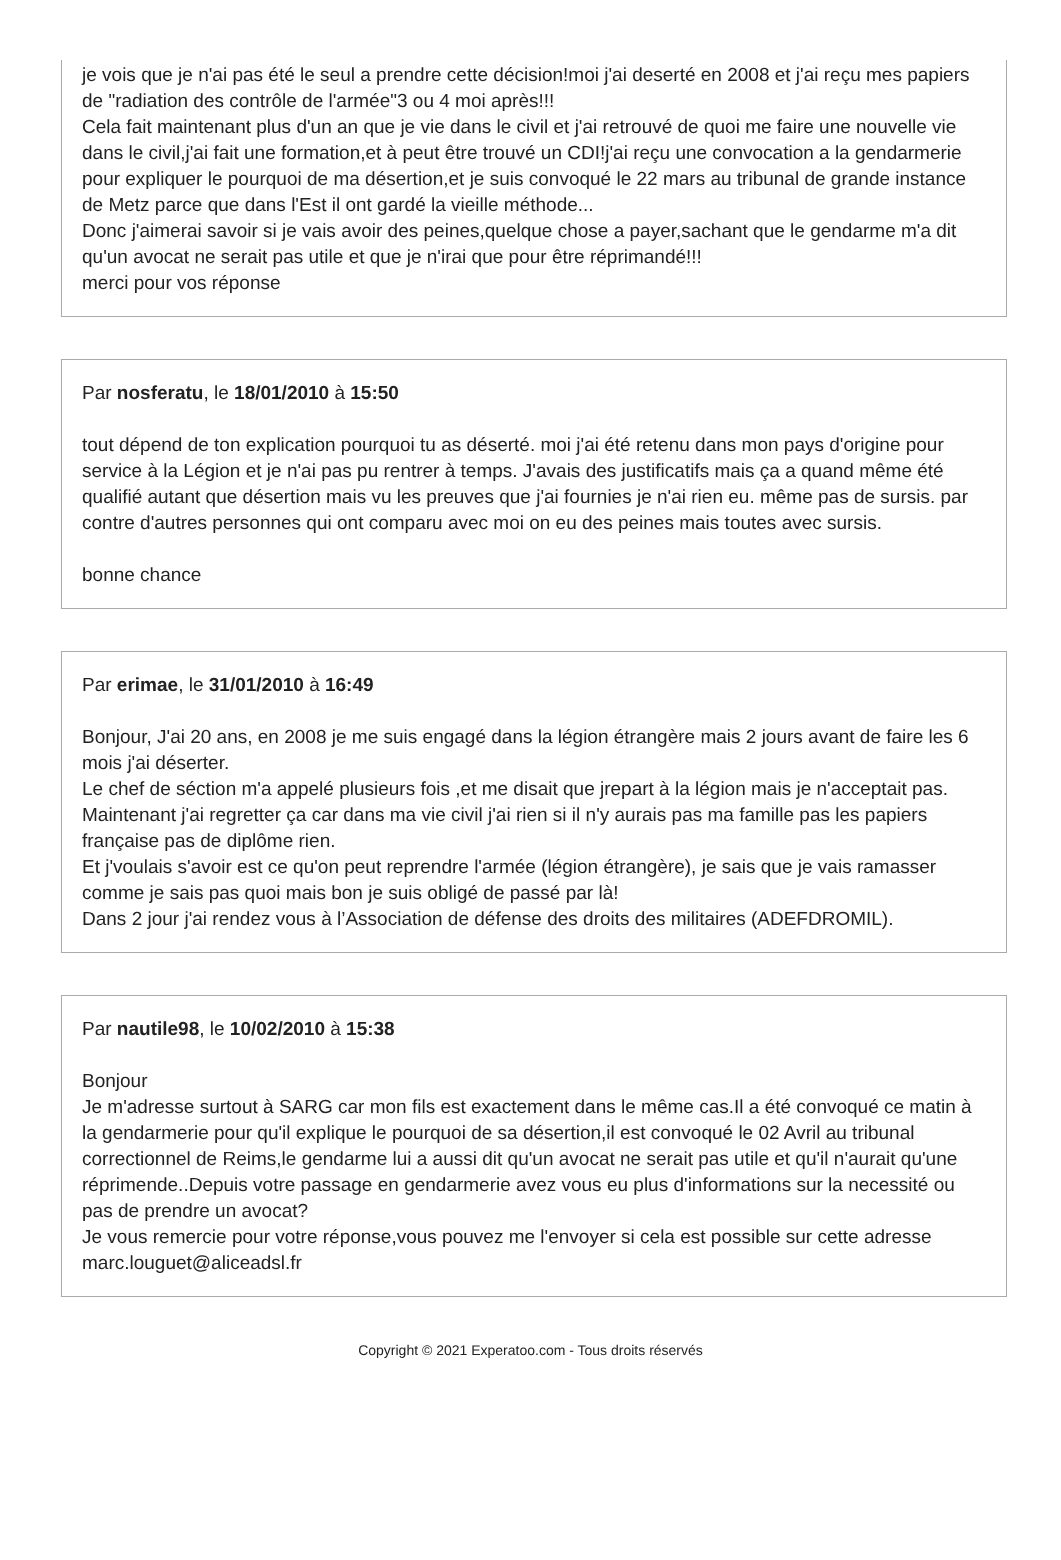je vois que je n'ai pas été le seul a prendre cette décision!moi j'ai deserté en 2008 et j'ai reçu mes papiers de "radiation des contrôle de l'armée"3 ou 4 moi après!!!
Cela fait maintenant plus d'un an que je vie dans le civil et j'ai retrouvé de quoi me faire une nouvelle vie dans le civil,j'ai fait une formation,et à peut être trouvé un CDI!j'ai reçu une convocation a la gendarmerie pour expliquer le pourquoi de ma désertion,et je suis convoqué le 22 mars au tribunal de grande instance de Metz parce que dans l'Est il ont gardé la vieille méthode...
Donc j'aimerai savoir si je vais avoir des peines,quelque chose a payer,sachant que le gendarme m'a dit qu'un avocat ne serait pas utile et que je n'irai que pour être réprimandé!!!
merci pour vos réponse
Par nosferatu, le 18/01/2010 à 15:50
tout dépend de ton explication pourquoi tu as déserté. moi j'ai été retenu dans mon pays d'origine pour service à la Légion et je n'ai pas pu rentrer à temps. J'avais des justificatifs mais ça a quand même été qualifié autant que désertion mais vu les preuves que j'ai fournies je n'ai rien eu. même pas de sursis. par contre d'autres personnes qui ont comparu avec moi on eu des peines mais toutes avec sursis.
bonne chance
Par erimae, le 31/01/2010 à 16:49
Bonjour, J'ai 20 ans, en 2008 je me suis engagé dans la légion étrangère mais 2 jours avant de faire les 6 mois j'ai déserter.
Le chef de séction m'a appelé plusieurs fois ,et me disait que jrepart à la légion mais je n'acceptait pas.
Maintenant j'ai regretter ça car dans ma vie civil j'ai rien si il n'y aurais pas ma famille pas les papiers française pas de diplôme rien.
Et j'voulais s'avoir est ce qu'on peut reprendre l'armée (légion étrangère), je sais que je vais ramasser comme je sais pas quoi mais bon je suis obligé de passé par là!
Dans 2 jour j'ai rendez vous à l’Association de défense des droits des militaires (ADEFDROMIL).
Par nautile98, le 10/02/2010 à 15:38
Bonjour
Je m'adresse surtout à SARG car mon fils est exactement dans le même cas.Il a été convoqué ce matin à la gendarmerie pour qu'il explique le pourquoi de sa désertion,il est convoqué le 02 Avril au tribunal correctionnel de Reims,le gendarme lui a aussi dit qu'un avocat ne serait pas utile et qu'il n'aurait qu'une réprimende..Depuis votre passage en gendarmerie avez vous eu plus d'informations sur la necessité ou pas de prendre un avocat?
Je vous remercie pour votre réponse,vous pouvez me l'envoyer si cela est possible sur cette adresse marc.louguet@aliceadsl.fr
Copyright © 2021 Experatoo.com - Tous droits réservés